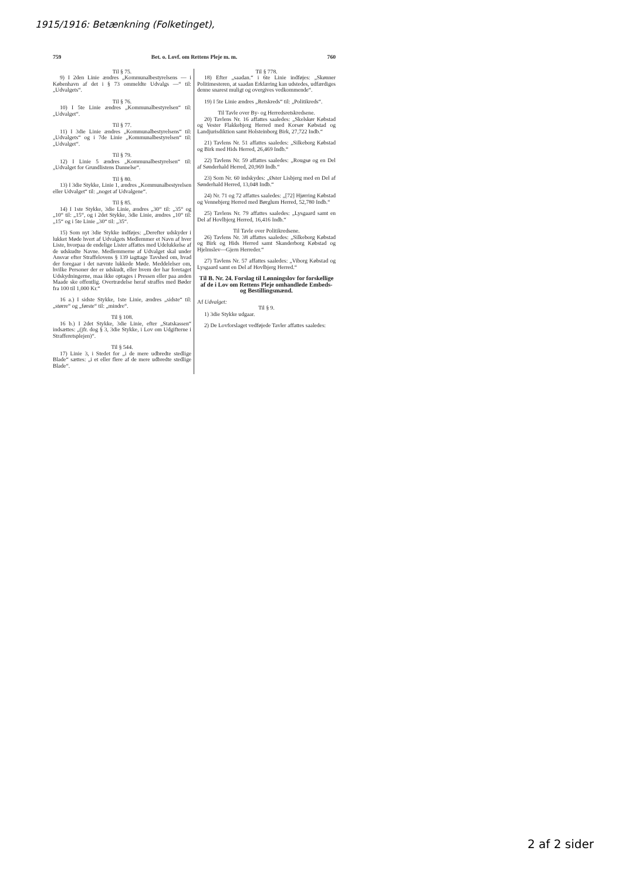1915/1916: Betænkning (Folketinget),
759 Bet. o. Lovf. om Rettens Pleje m. m. 760
Til § 75.
9) I 2den Linie ændres „Kommunalbestyrelsens — i København af det i § 73 ommeldte Udvalgs —“ til: „Udvalgets“.
Til § 76.
10) I 5te Linie ændres „Kommunalbestyrelsen“ til: „Udvalget“.
Til § 77.
11) I 3die Linie ændres „Kommunalbestyrelsens“ til: „Udvalgets“ og i 7de Linie „Kommunalbestyrelsen“ til: „Udvalget“.
Til § 79.
12) I Linie 5 ændres „Kommunalbestyrelsen“ til: „Udvalget for Grundlistens Dannelse“.
Til § 80.
13) I 3die Stykke, Linie 1, ændres „Kommunalbestyrelsen eller Udvalget“ til: „noget af Udvalgene“.
Til § 85.
14) I 1ste Stykke, 3die Linie, ændres „30“ til: „35“ og „10“ til: „15“, og i 2det Stykke, 3die Linie, ændres „10“ til: „15“ og i 5te Linie „30“ til: „35“.
15) Som nyt 3die Stykke indføjes: „Derefter udskyder i lukket Møde hvert af Udvalgets Medlemmer et Navn af hver Liste, hvorpaa de endelige Lister affattes med Udelukkelse af de udskudte Navne. Medlemmerne af Udvalget skal under Ansvar efter Straffelovens § 139 iagttage Tavshed om, hvad der foregaar i det nævnte lukkede Møde. Meddelelser om, hvilke Personer der er udskudt, eller hvem der har foretaget Udskydningerne, maa ikke optages i Pressen eller paa anden Maade ske offentlig. Overtrædelse heraf straffes med Bøder fra 100 til 1,000 Kr.“
16 a.) I sidste Stykke, 1ste Linie, ændres „sidste“ til: „større“ og „første“ til: „mindre“.
Til § 108.
16 b.) I 2det Stykke, 3die Linie, efter „Statskassen“ indsættes: „(jfr. dog § 3, 3die Stykke, i Lov om Udgifterne i Strafferetsplejen)“.
Til § 544.
17) Linie 3, i Stedet for „i de mere udbredte stedlige Blade“ sættes: „i et eller flere af de mere udbredte stedlige Blade“.
Til § 778.
18) Efter „saadan.“ i 6te Linie indføjes: „Skønner Politimesteren, at saadan Erklæring kan udstedes, udfærdiges denne snarest muligt og overgives vedkommende“.
19) I 5te Linie ændres „Retskreds“ til: „Politikreds“.
Til Tavle over By- og Herredsretskredsene.
20) Tavlens Nr. 16 affattes saaledes: „Skelskør Købstad og Vester Flakkebjerg Herred med Korsør Købstad og Landjurisdiktion samt Holsteinborg Birk, 27,722 Indb.“
21) Tavlens Nr. 51 affattes saaledes: „Silkeborg Købstad og Birk med Hids Herred, 26,469 Indb.“
22) Tavlens Nr. 59 affattes saaledes: „Rougsø og en Del af Sønderhald Herred, 20,969 Indb.“
23) Som Nr. 60 indskydes: „Øster Lisbjerg med en Del af Sønderhald Herred, 13,048 Indb.“
24) Nr. 71 og 72 affattes saaledes: „[72] Hjørring Købstad og Vennebjerg Herred med Børglum Herred, 52,780 Indb.“
25) Tavlens Nr. 79 affattes saaledes: „Lysgaard samt en Del af Hovlbjerg Herred, 16,416 Indb.“
Til Tavle over Politikredsene.
26) Tavlens Nr. 38 affattes saaledes: „Silkeborg Købstad og Birk og Hids Herred samt Skanderborg Købstad og Hjelmslev—Gjern Herreder.“
27) Tavlens Nr. 57 affattes saaledes: „Viborg Købstad og Lysgaard samt en Del af Hovlbjerg Herred.“
Til B. Nr. 24. Forslag til Lønningslov for forskellige af de i Lov om Rettens Pleje omhandlede Embeds- og Bestillingsmænd.
Af Udvalget:
Til § 9.
1) 3die Stykke udgaar.
2) De Lovforslaget vedføjede Tavler affattes saaledes:
2 af 2 sider